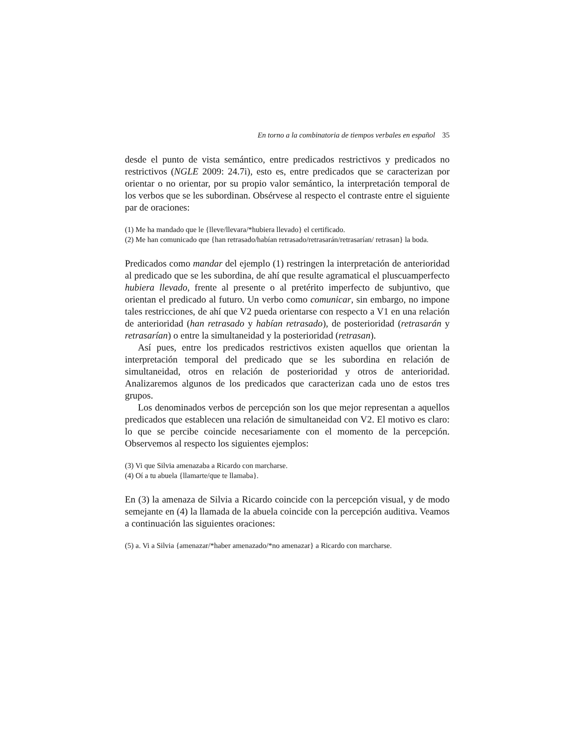En torno a la combinatoria de tiempos verbales en español 35
desde el punto de vista semántico, entre predicados restrictivos y predicados no restrictivos (NGLE 2009: 24.7i), esto es, entre predicados que se caracterizan por orientar o no orientar, por su propio valor semántico, la interpretación temporal de los verbos que se les subordinan. Obsérvese al respecto el contraste entre el siguiente par de oraciones:
(1) Me ha mandado que le {lleve/llevara/*hubiera llevado} el certificado.
(2) Me han comunicado que {han retrasado/habían retrasado/retrasarán/retrasarían/ retrasan} la boda.
Predicados como mandar del ejemplo (1) restringen la interpretación de anterioridad al predicado que se les subordina, de ahí que resulte agramatical el pluscuamperfecto hubiera llevado, frente al presente o al pretérito imperfecto de subjuntivo, que orientan el predicado al futuro. Un verbo como comunicar, sin embargo, no impone tales restricciones, de ahí que V2 pueda orientarse con respecto a V1 en una relación de anterioridad (han retrasado y habían retrasado), de posterioridad (retrasarán y retrasarían) o entre la simultaneidad y la posterioridad (retrasan).
Así pues, entre los predicados restrictivos existen aquellos que orientan la interpretación temporal del predicado que se les subordina en relación de simultaneidad, otros en relación de posterioridad y otros de anterioridad. Analizaremos algunos de los predicados que caracterizan cada uno de estos tres grupos.
Los denominados verbos de percepción son los que mejor representan a aquellos predicados que establecen una relación de simultaneidad con V2. El motivo es claro: lo que se percibe coincide necesariamente con el momento de la percepción. Observemos al respecto los siguientes ejemplos:
(3) Vi que Silvia amenazaba a Ricardo con marcharse.
(4) Oí a tu abuela {llamarte/que te llamaba}.
En (3) la amenaza de Silvia a Ricardo coincide con la percepción visual, y de modo semejante en (4) la llamada de la abuela coincide con la percepción auditiva. Veamos a continuación las siguientes oraciones:
(5) a. Vi a Silvia {amenazar/*haber amenazado/*no amenazar} a Ricardo con marcharse.